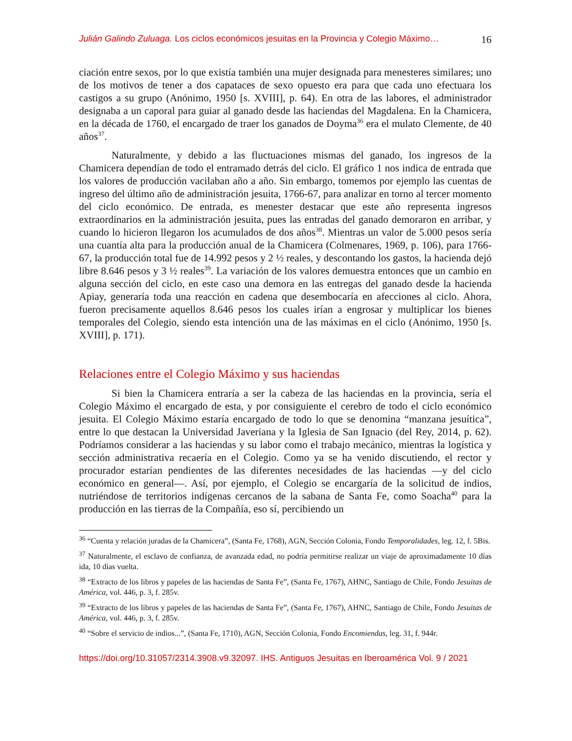Julián Galindo Zuluaga. Los ciclos económicos jesuitas en la Provincia y Colegio Máximo… 16
ciación entre sexos, por lo que existía también una mujer designada para menesteres similares; uno de los motivos de tener a dos capataces de sexo opuesto era para que cada uno efectuara los castigos a su grupo (Anónimo, 1950 [s. XVIII], p. 64). En otra de las labores, el administrador designaba a un caporal para guiar al ganado desde las haciendas del Magdalena. En la Chamicera, en la década de 1760, el encargado de traer los ganados de Doyma<sup>36</sup> era el mulato Clemente, de 40 años<sup>37</sup>.
Naturalmente, y debido a las fluctuaciones mismas del ganado, los ingresos de la Chamicera dependían de todo el entramado detrás del ciclo. El gráfico 1 nos indica de entrada que los valores de producción vacilaban año a año. Sin embargo, tomemos por ejemplo las cuentas de ingreso del último año de administración jesuita, 1766-67, para analizar en torno al tercer momento del ciclo económico. De entrada, es menester destacar que este año representa ingresos extraordinarios en la administración jesuita, pues las entradas del ganado demoraron en arribar, y cuando lo hicieron llegaron los acumulados de dos años<sup>38</sup>. Mientras un valor de 5.000 pesos sería una cuantía alta para la producción anual de la Chamicera (Colmenares, 1969, p. 106), para 1766-67, la producción total fue de 14.992 pesos y 2 ½ reales, y descontando los gastos, la hacienda dejó libre 8.646 pesos y 3 ½ reales<sup>39</sup>. La variación de los valores demuestra entonces que un cambio en alguna sección del ciclo, en este caso una demora en las entregas del ganado desde la hacienda Apiay, generaría toda una reacción en cadena que desembocaría en afecciones al ciclo. Ahora, fueron precisamente aquellos 8.646 pesos los cuales irían a engrosar y multiplicar los bienes temporales del Colegio, siendo esta intención una de las máximas en el ciclo (Anónimo, 1950 [s. XVIII], p. 171).
Relaciones entre el Colegio Máximo y sus haciendas
Si bien la Chamicera entraría a ser la cabeza de las haciendas en la provincia, sería el Colegio Máximo el encargado de esta, y por consiguiente el cerebro de todo el ciclo económico jesuita. El Colegio Máximo estaría encargado de todo lo que se denomina “manzana jesuítica”, entre lo que destacan la Universidad Javeriana y la Iglesia de San Ignacio (del Rey, 2014, p. 62). Podríamos considerar a las haciendas y su labor como el trabajo mecánico, mientras la logística y sección administrativa recaería en el Colegio. Como ya se ha venido discutiendo, el rector y procurador estarían pendientes de las diferentes necesidades de las haciendas —y del ciclo económico en general—. Así, por ejemplo, el Colegio se encargaría de la solicitud de indios, nutriéndose de territorios indígenas cercanos de la sabana de Santa Fe, como Soacha<sup>40</sup> para la producción en las tierras de la Compañía, eso sí, percibiendo un
<sup>36</sup> “Cuenta y relación juradas de la Chamicera”, (Santa Fe, 1768), AGN, Sección Colonia, Fondo Temporalidades, leg. 12, f. 5Bis.
<sup>37</sup> Naturalmente, el esclavo de confianza, de avanzada edad, no podría permitirse realizar un viaje de aproximadamente 10 días ida, 10 días vuelta.
<sup>38</sup> “Extracto de los libros y papeles de las haciendas de Santa Fe”, (Santa Fe, 1767), AHNC, Santiago de Chile, Fondo Jesuitas de América, vol. 446, p. 3, f. 285v.
<sup>39</sup> “Extracto de los libros y papeles de las haciendas de Santa Fe”, (Santa Fe, 1767), AHNC, Santiago de Chile, Fondo Jesuitas de América, vol. 446, p. 3, f. 285v.
<sup>40</sup> “Sobre el servicio de indios...”, (Santa Fe, 1710), AGN, Sección Colonia, Fondo Encomiendas, leg. 31, f. 944r.
https://doi.org/10.31057/2314.3908.v9.32097. IHS. Antiguos Jesuitas en Iberoamérica Vol. 9 / 2021